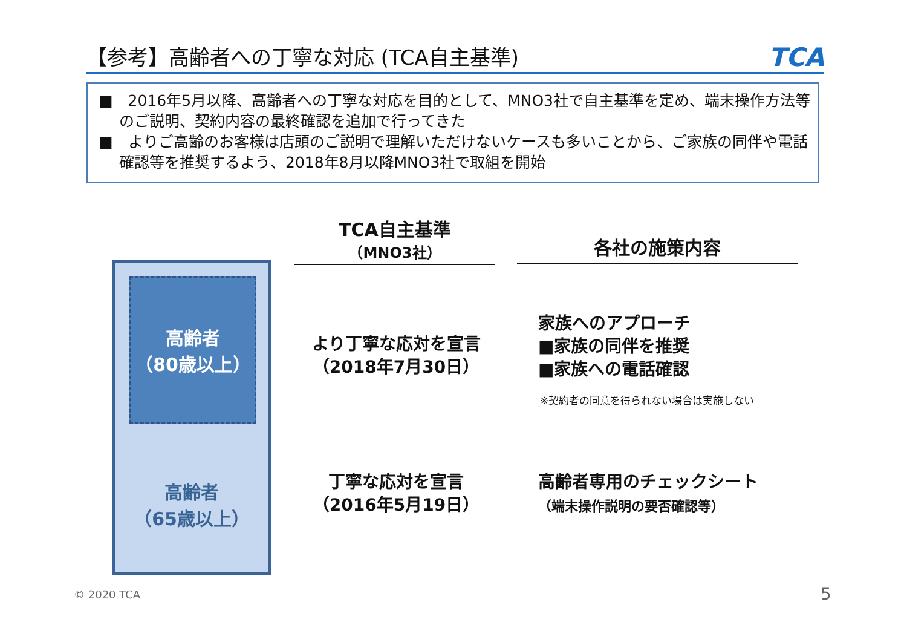【参考】高齢者への丁寧な対応 (TCA自主基準)
TCA
■　2016年5月以降、高齢者への丁寧な対応を目的として、MNO3社で自主基準を定め、端末操作方法等のご説明、契約内容の最終確認を追加で行ってきた
■　よりご高齢のお客様は店頭のご説明で理解いただけないケースも多いことから、ご家族の同伴や電話確認等を推奨するよう、2018年8月以降MNO3社で取組を開始
TCA自主基準
（MNO3社）
各社の施策内容
高齢者
（80歳以上）
高齢者
（65歳以上）
より丁寧な応対を宣言
（2018年7月30日）
家族へのアプローチ
■家族の同伴を推奨
■家族への電話確認
※契約者の同意を得られない場合は実施しない
丁寧な応対を宣言
（2016年5月19日）
高齢者専用のチェックシート
（端末操作説明の要否確認等）
© 2020 TCA 5